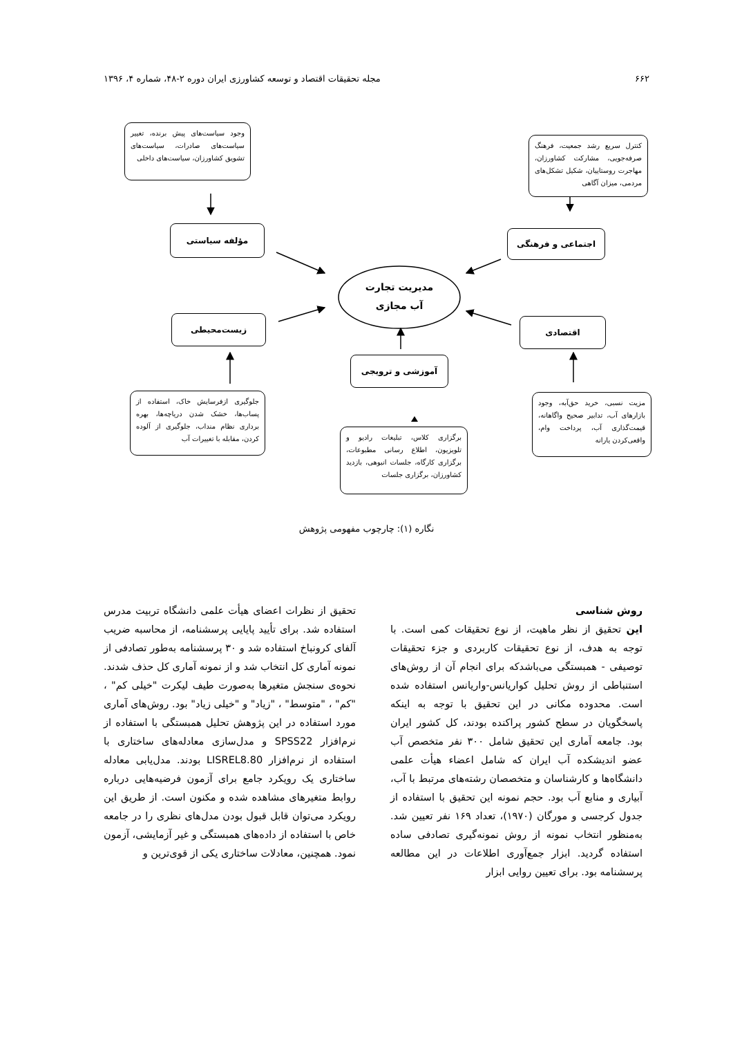۶۶۲ مجله تحقیقات اقتصاد و توسعه کشاورزی ایران دوره ۲-۴۸، شماره ۴، ۱۳۹۶
مدیریت تجارت
آب مجازی
وجود سیاست‌های پیش برنده، تغییر سیاست‌های صادرات، سیاست‌های تشویق کشاورزان، سیاست‌های داخلی
کنترل سریع رشد جمعیت، فرهنگ صرفه‌جویی، مشارکت کشاورزان، مهاجرت روستاییان، شکیل تشکل‌های مردمی، میزان آگاهی
مؤلفه سیاستی اجتماعی و فرهنگی
زیست‌محیطی اقتصادی
آموزشی و ترویجی
جلوگیری ازفرسایش خاک، استفاده از پساب‌ها، خشک شدن دریاچه‌ها، بهره برداری نظام منداب، جلوگیری از آلوده کردن، مقابله با تغییرات آب
مزیت نسبی، خرید حق‌آبه، وجود بازارهای آب، تدابیر صحیح واگاهانه، قیمت‌گذاری آب، پرداخت وام، واقعی‌کردن یارانه
برگزاری کلاس، تبلیغات رادیو و تلویزیون، اطلاع رسانی مطبوعات، برگزاری کارگاه، جلسات انبوهی، بازدید کشاورزان، برگزاری جلسات
نگاره (۱): چارچوب مفهومی پژوهش
روش شناسی
این تحقیق از نظر ماهیت، از نوع تحقیقات کمی است. با توجه به هدف، از نوع تحقیقات کاربردی و جزء تحقیقات توصیفی - همبستگی می‌باشدکه برای انجام آن از روش‌های استنباطی از روش تحلیل کواریانس-واریانس استفاده شده است. محدوده مکانی در این تحقیق با توجه به اینکه پاسخگویان در سطح کشور پراکنده بودند، کل کشور ایران بود. جامعه آماری این تحقیق شامل ۳۰۰ نفر متخصص آب عضو اندیشکده آب ایران که شامل اعضاء هیأت علمی دانشگاه‌ها و کارشناسان و متخصصان رشته‌های مرتبط با آب، آبیاری و منابع آب بود. حجم نمونه این تحقیق با استفاده از جدول کرجسی و مورگان (۱۹۷۰)، تعداد ۱۶۹ نفر تعیین شد. به‌منظور انتخاب نمونه از روش نمونه‌گیری تصادفی ساده استفاده گردید. ابزار جمع‌آوری اطلاعات در این مطالعه پرسشنامه بود. برای تعیین روایی ابزار
تحقیق از نظرات اعضای هیأت علمی دانشگاه تربیت مدرس استفاده شد. برای تأیید پایایی پرسشنامه، از محاسبه ضریب آلفای کرونباخ استفاده شد و ۳۰ پرسشنامه به‌طور تصادفی از نمونه آماری کل انتخاب شد و از نمونه آماری کل حذف شدند. نحوه‌ی سنجش متغیرها به‌صورت طیف لیکرت "خیلی کم" ، "کم" ، "متوسط" ، "زیاد" و "خیلی زیاد" بود. روش‌های آماری مورد استفاده در این پژوهش تحلیل همبستگی با استفاده از نرم‌افزار SPSS22 و مدل‌سازی معادله‌های ساختاری با استفاده از نرم‌افزار LISREL8.80 بودند. مدل‌یابی معادله ساختاری یک رویکرد جامع برای آزمون فرضیه‌هایی درباره روابط متغیرهای مشاهده شده و مکنون است. از طریق این رویکرد می‌توان قابل قبول بودن مدل‌های نظری را در جامعه خاص با استفاده از داده‌های همبستگی و غیر آزمایشی، آزمون نمود. همچنین، معادلات ساختاری یکی از قوی‌ترین و